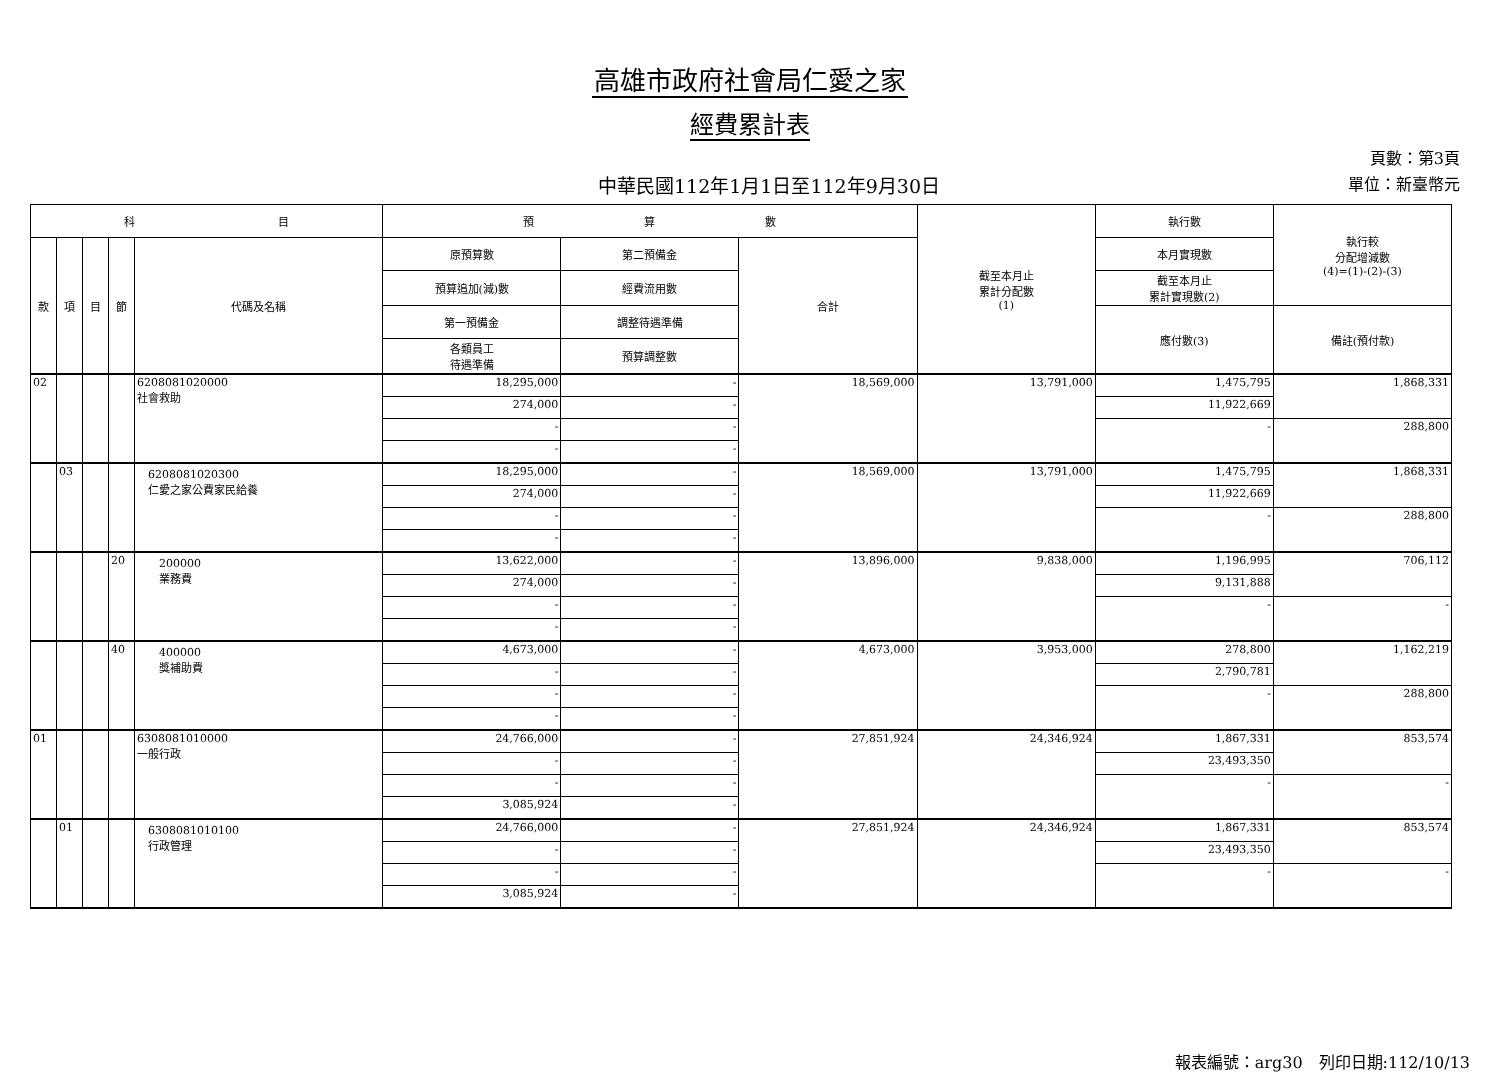高雄市政府社會局仁愛之家
經費累計表
中華民國112年1月1日至112年9月30日
頁數：第3頁
單位：新臺幣元
| 科 目 | | | | | 預 算 數 | | | 截至本月止 累計分配數 (1) | 執行數 | 執行較 分配增減數 (4)=(1)-(2)-(3) |
| --- | --- | --- | --- | --- | --- | --- | --- | --- | --- | --- |
| 款 | 項 | 目 | 節 | 代碼及名稱 | 原預算數 | 第二預備金 | 合計 | | 本月實現數 | |
| | | | | | 預算追加(減)數 | 經費流用數 | | | 截至本月止 累計實現數(2) | |
| | | | | | 第一預備金 | 調整待遇準備 | | | 應付數(3) | 備註(預付款) |
| | | | | | 各類員工 待遇準備 | 預算調整數 | | | | |
| 02 | | | | 6208081020000 社會救助 | 18,295,000 | - | 18,569,000 | 13,791,000 | 1,475,795 | 1,868,331 |
| | | | | | 274,000 | - | | | 11,922,669 | |
| | | | | | - | - | | | - | 288,800 |
| | | | | | - | - | | | | |
| | 03 | | | 6208081020300 仁愛之家公費家民給養 | 18,295,000 | - | 18,569,000 | 13,791,000 | 1,475,795 | 1,868,331 |
| | | | | | 274,000 | - | | | 11,922,669 | |
| | | | | | - | - | | | - | 288,800 |
| | | | | | - | - | | | | |
| | | | 20 | 200000 業務費 | 13,622,000 | - | 13,896,000 | 9,838,000 | 1,196,995 | 706,112 |
| | | | | | 274,000 | - | | | 9,131,888 | |
| | | | | | - | - | | | - | - |
| | | | | | - | - | | | | |
| | | | 40 | 400000 獎補助費 | 4,673,000 | - | 4,673,000 | 3,953,000 | 278,800 | 1,162,219 |
| | | | | | - | - | | | 2,790,781 | |
| | | | | | - | - | | | - | 288,800 |
| | | | | | - | - | | | | |
| 01 | | | | 6308081010000 一般行政 | 24,766,000 | - | 27,851,924 | 24,346,924 | 1,867,331 | 853,574 |
| | | | | | - | - | | | 23,493,350 | |
| | | | | | - | - | | | - | - |
| | | | | | 3,085,924 | - | | | | |
| | 01 | | | 6308081010100 行政管理 | 24,766,000 | - | 27,851,924 | 24,346,924 | 1,867,331 | 853,574 |
| | | | | | - | - | | | 23,493,350 | |
| | | | | | - | - | | | - | - |
| | | | | | 3,085,924 | - | | | | |
報表編號：arg30　列印日期:112/10/13